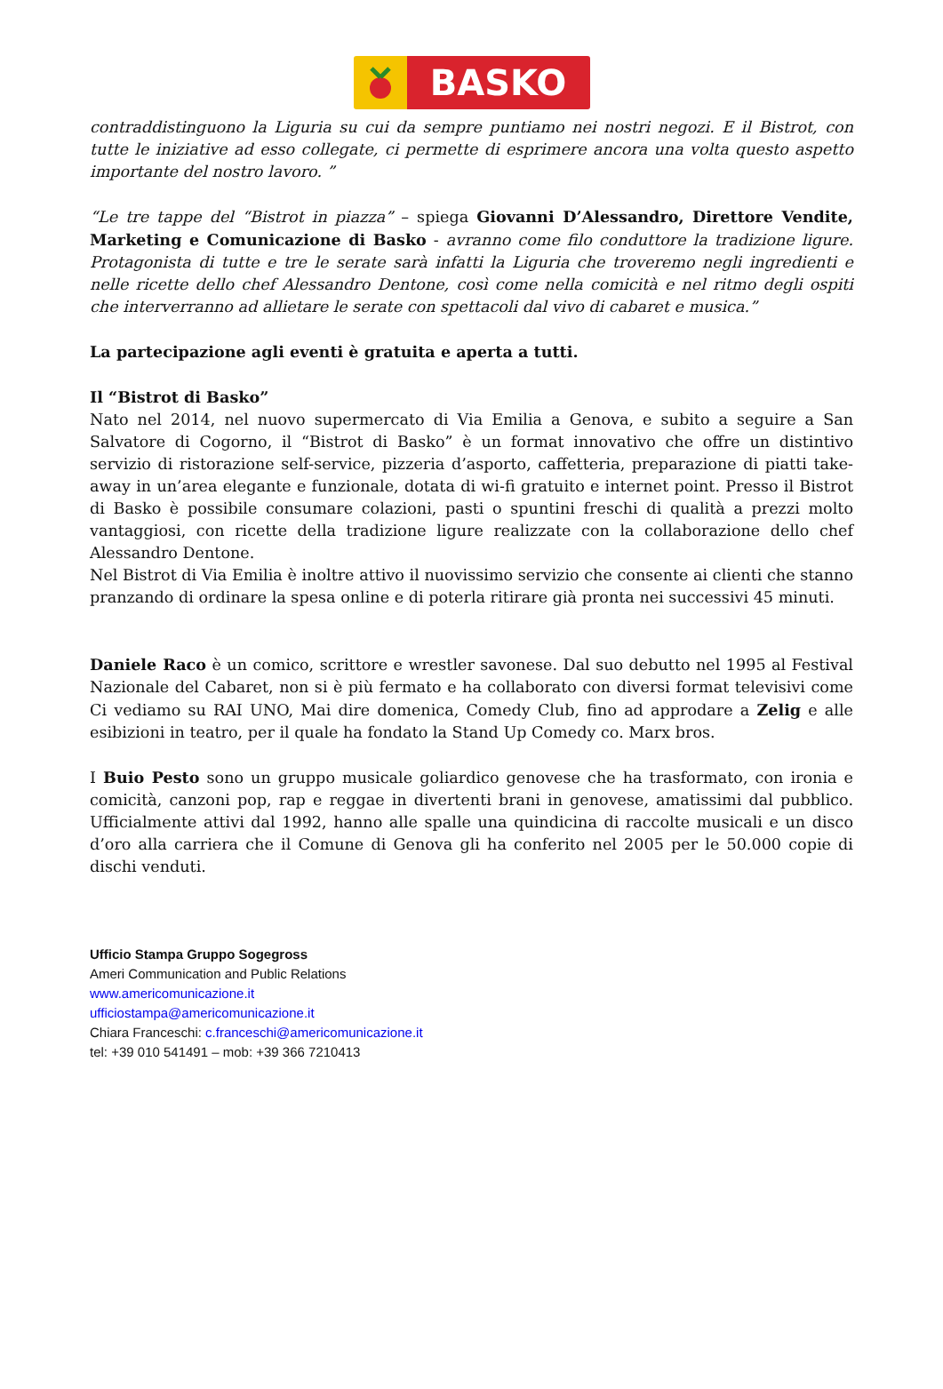BASKO
contraddistinguono la Liguria su cui da sempre puntiamo nei nostri negozi. E il Bistrot, con tutte le iniziative ad esso collegate, ci permette di esprimere ancora una volta questo aspetto importante del nostro lavoro. ”
“Le tre tappe del “Bistrot in piazza” – spiega Giovanni D’Alessandro, Direttore Vendite, Marketing e Comunicazione di Basko - avranno come filo conduttore la tradizione ligure. Protagonista di tutte e tre le serate sarà infatti la Liguria che troveremo negli ingredienti e nelle ricette dello chef Alessandro Dentone, così come nella comicità e nel ritmo degli ospiti che interverranno ad allietare le serate con spettacoli dal vivo di cabaret e musica.”
La partecipazione agli eventi è gratuita e aperta a tutti.
Il “Bistrot di Basko”
Nato nel 2014, nel nuovo supermercato di Via Emilia a Genova, e subito a seguire a San Salvatore di Cogorno, il “Bistrot di Basko” è un format innovativo che offre un distintivo servizio di ristorazione self-service, pizzeria d’asporto, caffetteria, preparazione di piatti take-away in un’area elegante e funzionale, dotata di wi-fi gratuito e internet point. Presso il Bistrot di Basko è possibile consumare colazioni, pasti o spuntini freschi di qualità a prezzi molto vantaggiosi, con ricette della tradizione ligure realizzate con la collaborazione dello chef Alessandro Dentone.
Nel Bistrot di Via Emilia è inoltre attivo il nuovissimo servizio che consente ai clienti che stanno pranzando di ordinare la spesa online e di poterla ritirare già pronta nei successivi 45 minuti.
Daniele Raco è un comico, scrittore e wrestler savonese. Dal suo debutto nel 1995 al Festival Nazionale del Cabaret, non si è più fermato e ha collaborato con diversi format televisivi come Ci vediamo su RAI UNO, Mai dire domenica, Comedy Club, fino ad approdare a Zelig e alle esibizioni in teatro, per il quale ha fondato la Stand Up Comedy co. Marx bros.
I Buio Pesto sono un gruppo musicale goliardico genovese che ha trasformato, con ironia e comicità, canzoni pop, rap e reggae in divertenti brani in genovese, amatissimi dal pubblico. Ufficialmente attivi dal 1992, hanno alle spalle una quindicina di raccolte musicali e un disco d’oro alla carriera che il Comune di Genova gli ha conferito nel 2005 per le 50.000 copie di dischi venduti.
Ufficio Stampa Gruppo Sogegross
Ameri Communication and Public Relations
www.americomunicazione.it
ufficiostampa@americomunicazione.it
Chiara Franceschi: c.franceschi@americomunicazione.it
tel: +39 010 541491 – mob: +39 366 7210413